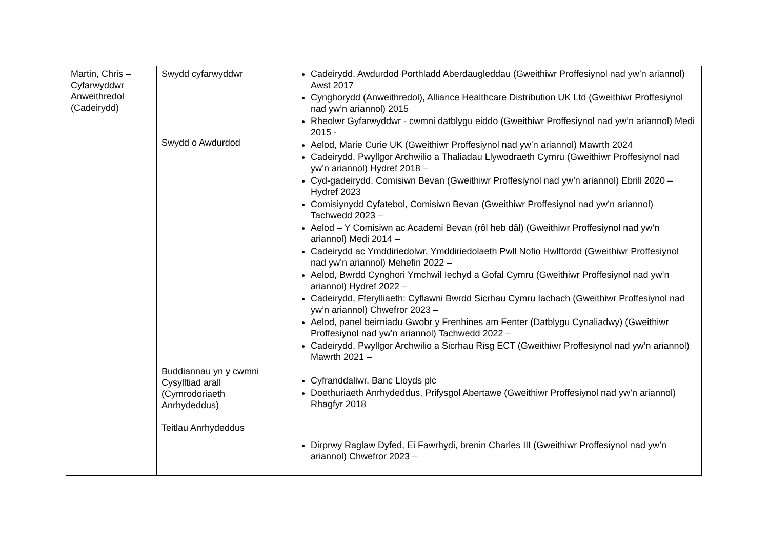| Martin, Chris – Cyfarwyddwr Anweithredol (Cadeirydd) | Swydd cyfarwyddwr Swydd o Awdurdod Buddiannau yn y cwmni Cysylltiad arall (Cymrodoriaeth Anrhydeddus) Teitlau Anrhydeddus | Cadeirydd, Awdurdod Porthladd Aberdaugleddau (Gweithiwr Proffesiynol nad yw’n ariannol) Awst 2017 Cynghorydd (Anweithredol), Alliance Healthcare Distribution UK Ltd (Gweithiwr Proffesiynol nad yw’n ariannol) 2015 Rheolwr Gyfarwyddwr - cwmni datblygu eiddo (Gweithiwr Proffesiynol nad yw’n ariannol) Medi 2015 - Aelod, Marie Curie UK (Gweithiwr Proffesiynol nad yw’n ariannol) Mawrth 2024 Cadeirydd, Pwyllgor Archwilio a Thaliadau Llywodraeth Cymru (Gweithiwr Proffesiynol nad yw’n ariannol) Hydref 2018 – Cyd-gadeirydd, Comisiwn Bevan (Gweithiwr Proffesiynol nad yw’n ariannol) Ebrill 2020 – Hydref 2023 Comisiynydd Cyfatebol, Comisiwn Bevan (Gweithiwr Proffesiynol nad yw’n ariannol) Tachwedd 2023 – Aelod – Y Comisiwn ac Academi Bevan (rôl heb dâl) (Gweithiwr Proffesiynol nad yw’n ariannol) Medi 2014 – Cadeirydd ac Ymddiriedolwr, Ymddiriedolaeth Pwll Nofio Hwlffordd (Gweithiwr Proffesiynol nad yw’n ariannol) Mehefin 2022 – Aelod, Bwrdd Cynghori Ymchwil Iechyd a Gofal Cymru (Gweithiwr Proffesiynol nad yw’n ariannol) Hydref 2022 – Cadeirydd, Fferylliaeth: Cyflawni Bwrdd Sicrhau Cymru Iachach (Gweithiwr Proffesiynol nad yw’n ariannol) Chwefror 2023 – Aelod, panel beirniadu Gwobr y Frenhines am Fenter (Datblygu Cynaliadwy) (Gweithiwr Proffesiynol nad yw’n ariannol) Tachwedd 2022 – Cadeirydd, Pwyllgor Archwilio a Sicrhau Risg ECT (Gweithiwr Proffesiynol nad yw’n ariannol) Mawrth 2021 – Cyfranddaliwr, Banc Lloyds plc Doethuriaeth Anrhydeddus, Prifysgol Abertawe (Gweithiwr Proffesiynol nad yw’n ariannol) Rhagfyr 2018 Dirprwy Raglaw Dyfed, Ei Fawrhydi, brenin Charles III (Gweithiwr Proffesiynol nad yw’n ariannol) Chwefror 2023 – |